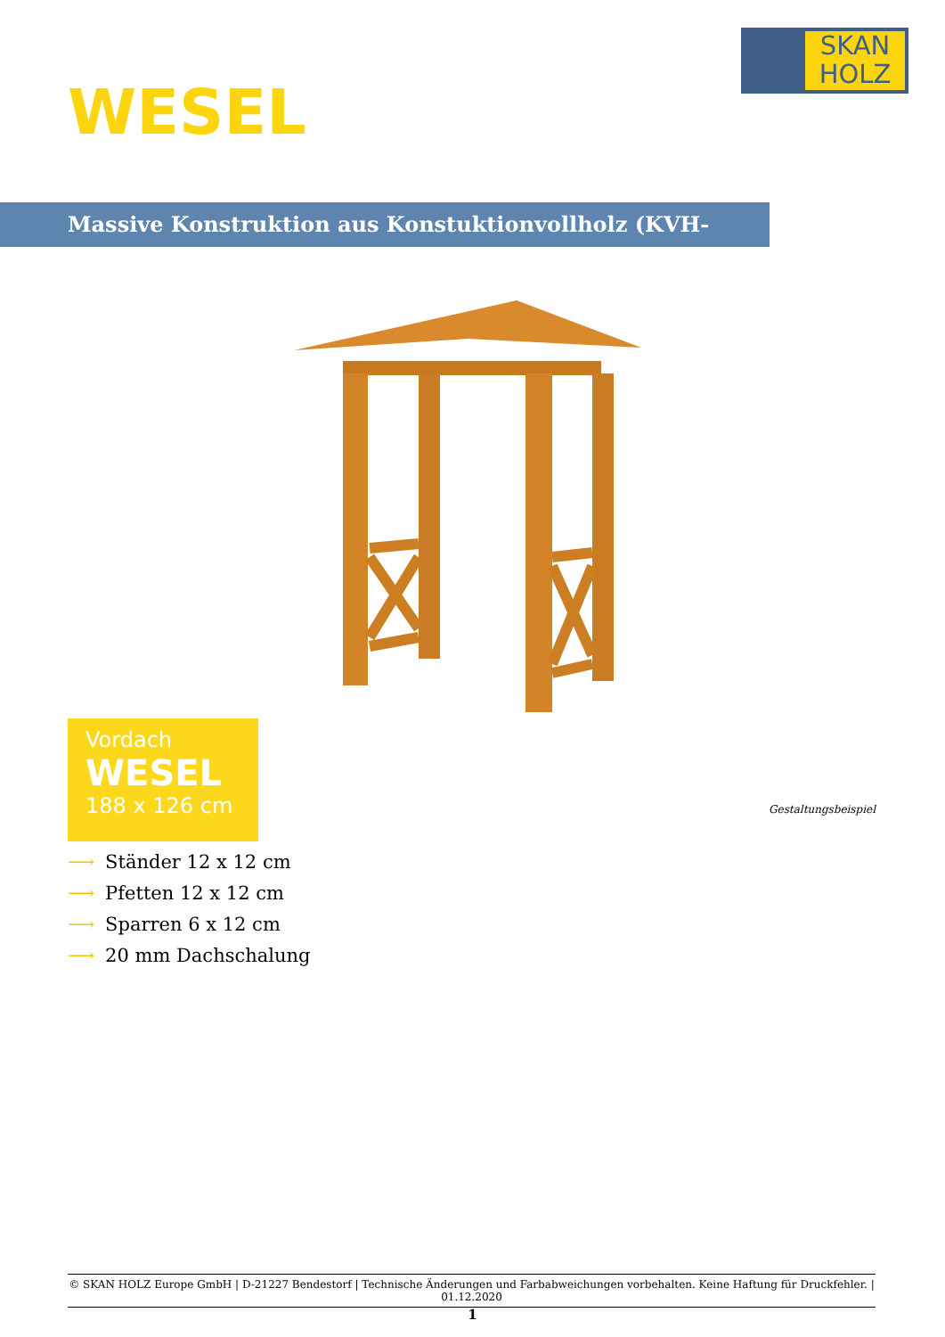SKAN
HOLZ
WESEL
Massive Konstruktion aus Konstuktionvollholz (KVH-Fichte)
Vordach
WESEL
188 x 126 cm
Gestaltungsbeispiel
⟶ Ständer 12 x 12 cm
⟶ Pfetten 12 x 12 cm
⟶ Sparren 6 x 12 cm
⟶ 20 mm Dachschalung
© SKAN HOLZ Europe GmbH | D-21227 Bendestorf | Technische Änderungen und Farbabweichungen vorbehalten. Keine Haftung für Druckfehler. | 01.12.2020
1